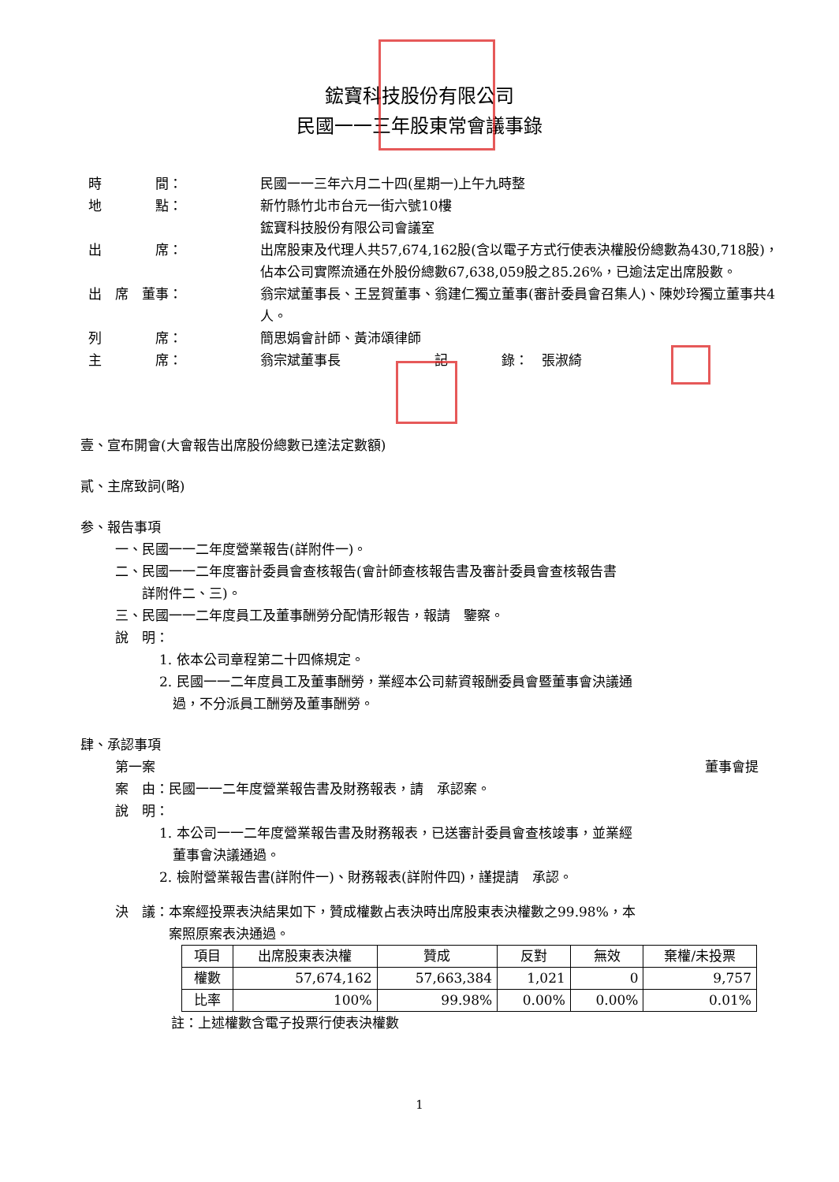鋐寶科技股份有限公司
民國一一三年股東常會議事錄
| 時 間： | 民國一一三年六月二十四(星期一)上午九時整 |
| 地 點： | 新竹縣竹北市台元一街六號10樓 鋐寶科技股份有限公司會議室 |
| 出 席： | 出席股東及代理人共57,674,162股(含以電子方式行使表決權股份總數為430,718股)，佔本公司實際流通在外股份總數67,638,059股之85.26%，已逾法定出席股數。 |
| 出 席 董事： | 翁宗斌董事長、王昱賀董事、翁建仁獨立董事(審計委員會召集人)、陳妙玲獨立董事共4人。 |
| 列 席： | 簡思娟會計師、黃沛頌律師 |
| 主 席： | 翁宗斌董事長 記 錄： 張淑綺 |
壹、宣布開會(大會報告出席股份總數已達法定數額)
貳、主席致詞(略)
参、報告事項
一、民國一一二年度營業報告(詳附件一)。
二、民國一一二年度審計委員會查核報告(會計師查核報告書及審計委員會查核報告書
　　詳附件二、三)。
三、民國一一二年度員工及董事酬勞分配情形報告，報請　鑒察。
說　明：
1. 依本公司章程第二十四條規定。
2. 民國一一二年度員工及董事酬勞，業經本公司薪資報酬委員會暨董事會決議通
　過，不分派員工酬勞及董事酬勞。
肆、承認事項
第一案 董事會提
案　由：民國一一二年度營業報告書及財務報表，請　承認案。
說　明：
1. 本公司一一二年度營業報告書及財務報表，已送審計委員會查核竣事，並業經
　董事會決議通過。
2. 檢附營業報告書(詳附件一)、財務報表(詳附件四)，謹提請　承認。
決　議：本案經投票表決結果如下，贊成權數占表決時出席股東表決權數之99.98%，本
　　　　案照原案表決通過。
| 項目 | 出席股東表決權 | 贊成 | 反對 | 無效 | 棄權/未投票 |
| --- | --- | --- | --- | --- | --- |
| 權數 | 57,674,162 | 57,663,384 | 1,021 | 0 | 9,757 |
| 比率 | 100% | 99.98% | 0.00% | 0.00% | 0.01% |
註：上述權數含電子投票行使表決權數
1